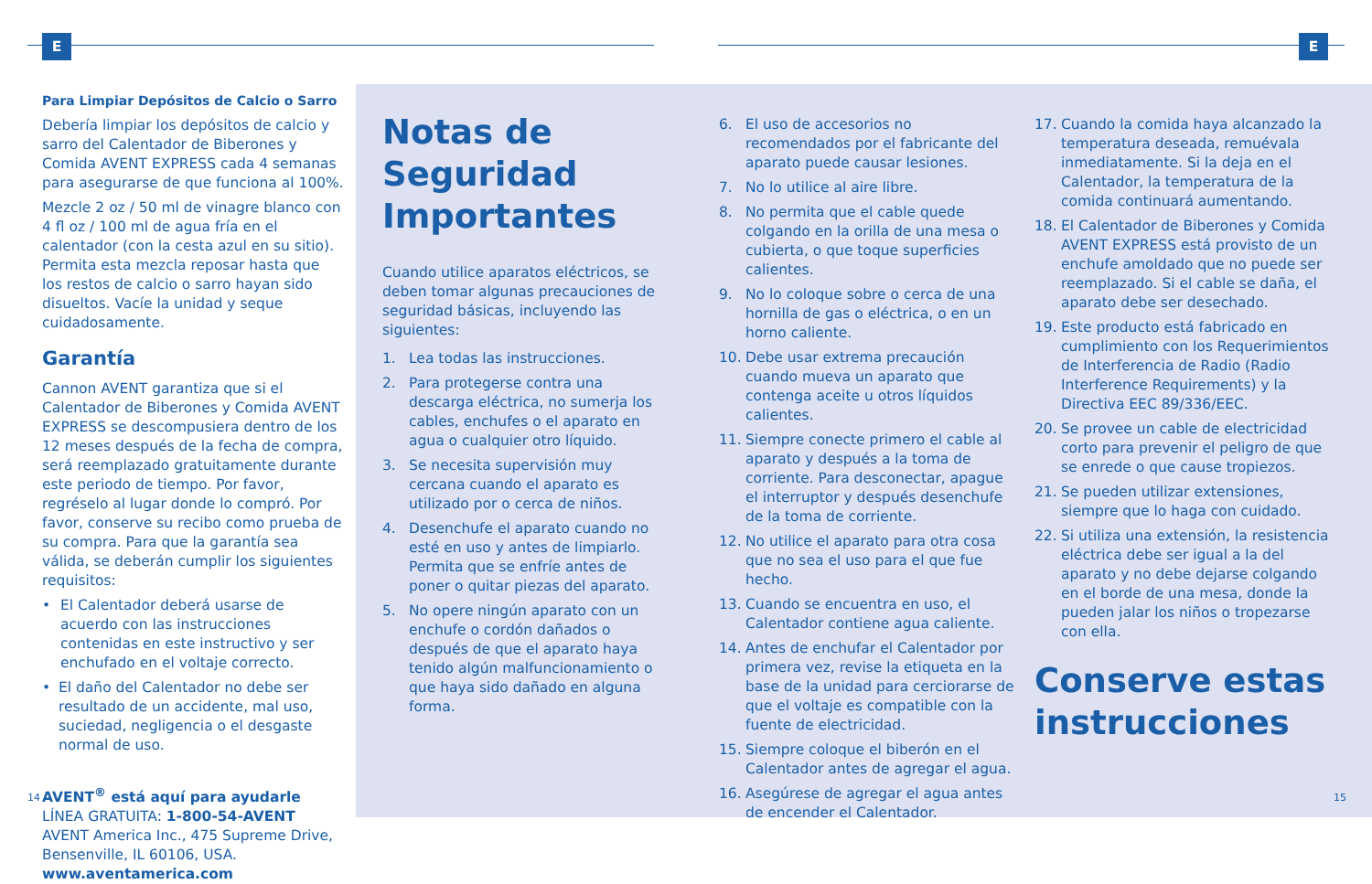E E
Para Limpiar Depósitos de Calcio o Sarro
Debería limpiar los depósitos de calcio y sarro del Calentador de Biberones y Comida AVENT EXPRESS cada 4 semanas para asegurarse de que funciona al 100%.
Mezcle 2 oz / 50 ml de vinagre blanco con 4 fl oz / 100 ml de agua fría en el calentador (con la cesta azul en su sitio). Permita esta mezcla reposar hasta que los restos de calcio o sarro hayan sido disueltos. Vacíe la unidad y seque cuidadosamente.
Garantía
Cannon AVENT garantiza que si el Calentador de Biberones y Comida AVENT EXPRESS se descompusiera dentro de los 12 meses después de la fecha de compra, será reemplazado gratuitamente durante este periodo de tiempo. Por favor, regréselo al lugar donde lo compró. Por favor, conserve su recibo como prueba de su compra. Para que la garantía sea válida, se deberán cumplir los siguientes requisitos:
• El Calentador deberá usarse de acuerdo con las instrucciones contenidas en este instructivo y ser enchufado en el voltaje correcto.
• El daño del Calentador no debe ser resultado de un accidente, mal uso, suciedad, negligencia o el desgaste normal de uso.
AVENT<sup>®</sup> está aquí para ayudarle
LÍNEA GRATUITA: 1-800-54-AVENT
AVENT America Inc., 475 Supreme Drive, Bensenville, IL 60106, USA.
www.aventamerica.com
Notas de Seguridad Importantes
Cuando utilice aparatos eléctricos, se deben tomar algunas precauciones de seguridad básicas, incluyendo las siguientes:
1. Lea todas las instrucciones.
2. Para protegerse contra una descarga eléctrica, no sumerja los cables, enchufes o el aparato en agua o cualquier otro líquido.
3. Se necesita supervisión muy cercana cuando el aparato es utilizado por o cerca de niños.
4. Desenchufe el aparato cuando no esté en uso y antes de limpiarlo. Permita que se enfríe antes de poner o quitar piezas del aparato.
5. No opere ningún aparato con un enchufe o cordón dañados o después de que el aparato haya tenido algún malfuncionamiento o que haya sido dañado en alguna forma.
6. El uso de accesorios no recomendados por el fabricante del aparato puede causar lesiones.
7. No lo utilice al aire libre.
8. No permita que el cable quede colgando en la orilla de una mesa o cubierta, o que toque superficies calientes.
9. No lo coloque sobre o cerca de una hornilla de gas o eléctrica, o en un horno caliente.
10. Debe usar extrema precaución cuando mueva un aparato que contenga aceite u otros líquidos calientes.
11. Siempre conecte primero el cable al aparato y después a la toma de corriente. Para desconectar, apague el interruptor y después desenchufe de la toma de corriente.
12. No utilice el aparato para otra cosa que no sea el uso para el que fue hecho.
13. Cuando se encuentra en uso, el Calentador contiene agua caliente.
14. Antes de enchufar el Calentador por primera vez, revise la etiqueta en la base de la unidad para cerciorarse de que el voltaje es compatible con la fuente de electricidad.
15. Siempre coloque el biberón en el Calentador antes de agregar el agua.
16. Asegúrese de agregar el agua antes de encender el Calentador.
17. Cuando la comida haya alcanzado la temperatura deseada, remuévala inmediatamente. Si la deja en el Calentador, la temperatura de la comida continuará aumentando.
18. El Calentador de Biberones y Comida AVENT EXPRESS está provisto de un enchufe amoldado que no puede ser reemplazado. Si el cable se daña, el aparato debe ser desechado.
19. Este producto está fabricado en cumplimiento con los Requerimientos de Interferencia de Radio (Radio Interference Requirements) y la Directiva EEC 89/336/EEC.
20. Se provee un cable de electricidad corto para prevenir el peligro de que se enrede o que cause tropiezos.
21. Se pueden utilizar extensiones, siempre que lo haga con cuidado.
22. Si utiliza una extensión, la resistencia eléctrica debe ser igual a la del aparato y no debe dejarse colgando en el borde de una mesa, donde la pueden jalar los niños o tropezarse con ella.
Conserve estas instrucciones
14 15